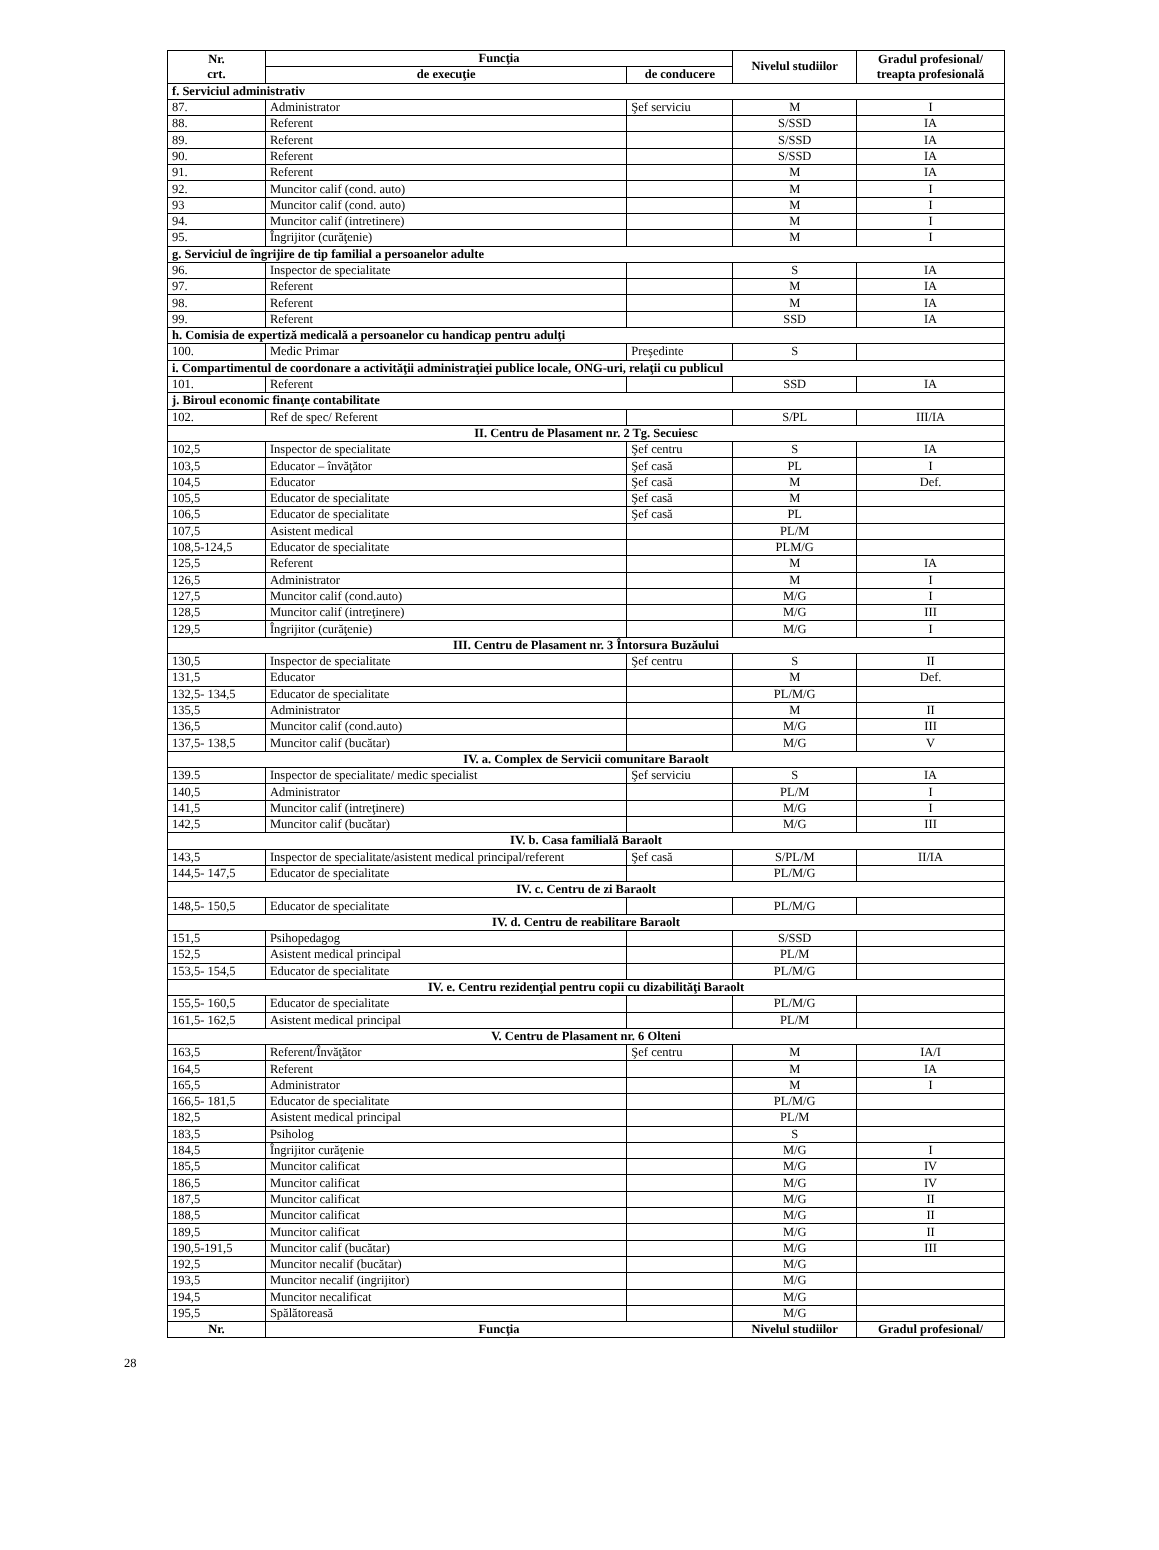| Nr. crt. | Funcţia | | Nivelul studiilor | Gradul profesional/ treapta profesională |
| --- | --- | --- | --- | --- |
| | de execuţie | de conducere | | |
| f. Serviciul administrativ | | | | |
| 87. | Administrator | Şef serviciu | M | I |
| 88. | Referent | | S/SSD | IA |
| 89. | Referent | | S/SSD | IA |
| 90. | Referent | | S/SSD | IA |
| 91. | Referent | | M | IA |
| 92. | Muncitor calif (cond. auto) | | M | I |
| 93 | Muncitor calif (cond. auto) | | M | I |
| 94. | Muncitor calif (intretinere) | | M | I |
| 95. | Îngrijitor (curăţenie) | | M | I |
| g. Serviciul de îngrijire de tip familial a persoanelor adulte | | | | |
| 96. | Inspector de specialitate | | S | IA |
| 97. | Referent | | M | IA |
| 98. | Referent | | M | IA |
| 99. | Referent | | SSD | IA |
| h. Comisia de expertiză medicală a persoanelor cu handicap pentru adulţi | | | | |
| 100. | Medic Primar | Preşedinte | S | |
| i. Compartimentul de coordonare a activităţii administraţiei publice locale, ONG-uri, relaţii cu publicul | | | | |
| 101. | Referent | | SSD | IA |
| j. Biroul economic finanţe contabilitate | | | | |
| 102. | Ref de spec/ Referent | | S/PL | III/IA |
| II. Centru de Plasament nr. 2 Tg. Secuiesc | | | | |
| 102,5 | Inspector de specialitate | Şef centru | S | IA |
| 103,5 | Educator – învăţător | Şef casă | PL | I |
| 104,5 | Educator | Şef casă | M | Def. |
| 105,5 | Educator de specialitate | Şef casă | M | |
| 106,5 | Educator de specialitate | Şef casă | PL | |
| 107,5 | Asistent medical | | PL/M | |
| 108,5-124,5 | Educator de specialitate | | PLM/G | |
| 125,5 | Referent | | M | IA |
| 126,5 | Administrator | | M | I |
| 127,5 | Muncitor calif (cond.auto) | | M/G | I |
| 128,5 | Muncitor calif (intreţinere) | | M/G | III |
| 129,5 | Îngrijitor (curăţenie) | | M/G | I |
| III. Centru de Plasament nr. 3 Întorsura Buzăului | | | | |
| 130,5 | Inspector de specialitate | Şef centru | S | II |
| 131,5 | Educator | | M | Def. |
| 132,5- 134,5 | Educator de specialitate | | PL/M/G | |
| 135,5 | Administrator | | M | II |
| 136,5 | Muncitor calif (cond.auto) | | M/G | III |
| 137,5- 138,5 | Muncitor calif (bucătar) | | M/G | V |
| IV. a. Complex de Servicii comunitare Baraolt | | | | |
| 139.5 | Inspector de specialitate/ medic specialist | Şef serviciu | S | IA |
| 140,5 | Administrator | | PL/M | I |
| 141,5 | Muncitor calif (intreţinere) | | M/G | I |
| 142,5 | Muncitor calif (bucătar) | | M/G | III |
| IV. b. Casa familială Baraolt | | | | |
| 143,5 | Inspector de specialitate/asistent medical principal/referent | Şef casă | S/PL/M | II/IA |
| 144,5- 147,5 | Educator de specialitate | | PL/M/G | |
| IV. c. Centru de zi Baraolt | | | | |
| 148,5- 150,5 | Educator de specialitate | | PL/M/G | |
| IV. d. Centru de reabilitare Baraolt | | | | |
| 151,5 | Psihopedagog | | S/SSD | |
| 152,5 | Asistent medical principal | | PL/M | |
| 153,5- 154,5 | Educator de specialitate | | PL/M/G | |
| IV. e. Centru rezidenţial pentru copii cu dizabilităţi Baraolt | | | | |
| 155,5- 160,5 | Educator de specialitate | | PL/M/G | |
| 161,5- 162,5 | Asistent medical principal | | PL/M | |
| V. Centru de Plasament nr. 6 Olteni | | | | |
| 163,5 | Referent/Învăţător | Şef centru | M | IA/I |
| 164,5 | Referent | | M | IA |
| 165,5 | Administrator | | M | I |
| 166,5- 181,5 | Educator de specialitate | | PL/M/G | |
| 182,5 | Asistent medical principal | | PL/M | |
| 183,5 | Psiholog | | S | |
| 184,5 | Îngrijitor curăţenie | | M/G | I |
| 185,5 | Muncitor calificat | | M/G | IV |
| 186,5 | Muncitor calificat | | M/G | IV |
| 187,5 | Muncitor calificat | | M/G | II |
| 188,5 | Muncitor calificat | | M/G | II |
| 189,5 | Muncitor calificat | | M/G | II |
| 190,5-191,5 | Muncitor calif (bucătar) | | M/G | III |
| 192,5 | Muncitor necalif (bucătar) | | M/G | |
| 193,5 | Muncitor necalif (ingrijitor) | | M/G | |
| 194,5 | Muncitor necalificat | | M/G | |
| 195,5 | Spălătoreasă | | M/G | |
| Nr. | Funcţia | | Nivelul studiilor | Gradul profesional/ |
28